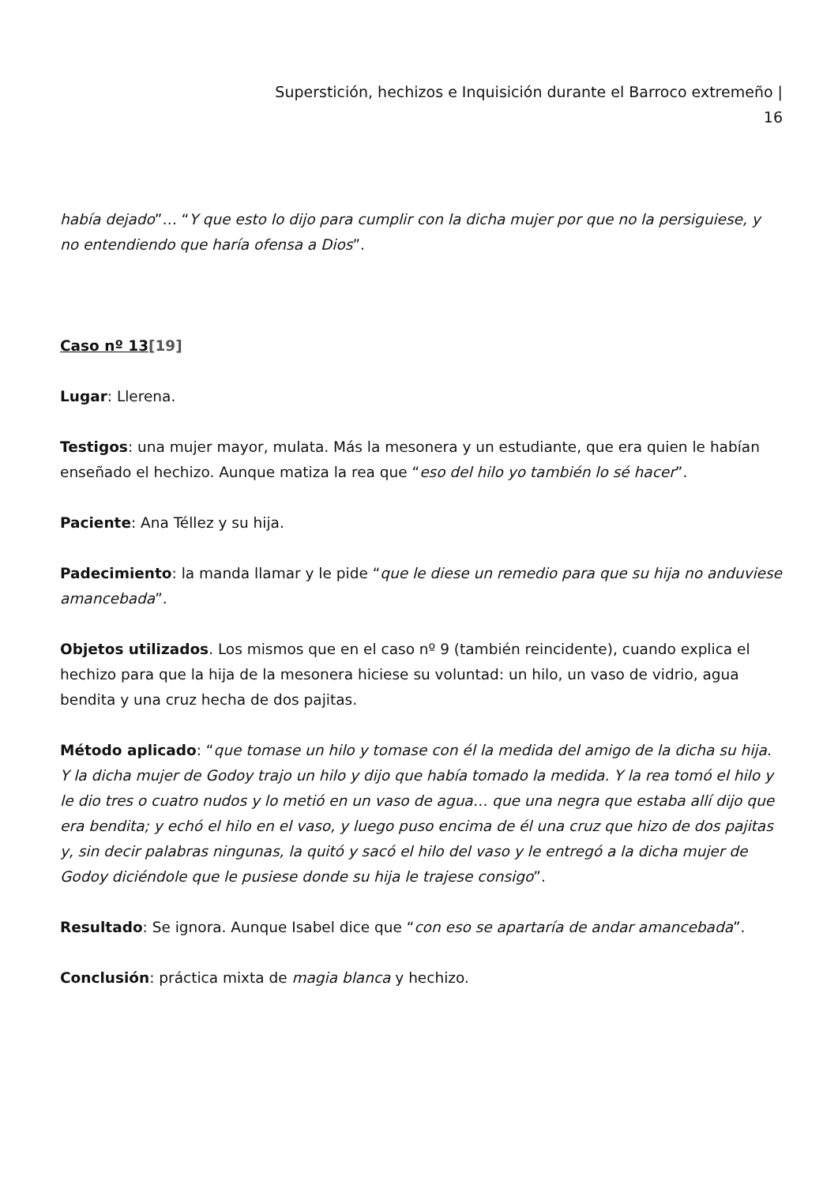Superstición, hechizos e Inquisición durante el Barroco extremeño |
16
había dejado”… “Y que esto lo dijo para cumplir con la dicha mujer por que no la persiguiese, y no entendiendo que haría ofensa a Dios”.
Caso nº 13[19]
Lugar: Llerena.
Testigos: una mujer mayor, mulata. Más la mesonera y un estudiante, que era quien le habían enseñado el hechizo. Aunque matiza la rea que “eso del hilo yo también lo sé hacer”.
Paciente: Ana Téllez y su hija.
Padecimiento: la manda llamar y le pide “que le diese un remedio para que su hija no anduviese amancebada”.
Objetos utilizados. Los mismos que en el caso nº 9 (también reincidente), cuando explica el hechizo para que la hija de la mesonera hiciese su voluntad: un hilo, un vaso de vidrio, agua bendita y una cruz hecha de dos pajitas.
Método aplicado: “que tomase un hilo y tomase con él la medida del amigo de la dicha su hija. Y la dicha mujer de Godoy trajo un hilo y dijo que había tomado la medida. Y la rea tomó el hilo y le dio tres o cuatro nudos y lo metió en un vaso de agua… que una negra que estaba allí dijo que era bendita; y echó el hilo en el vaso, y luego puso encima de él una cruz que hizo de dos pajitas y, sin decir palabras ningunas, la quitó y sacó el hilo del vaso y le entregó a la dicha mujer de Godoy diciéndole que le pusiese donde su hija le trajese consigo”.
Resultado: Se ignora. Aunque Isabel dice que “con eso se apartaría de andar amancebada”.
Conclusión: práctica mixta de magia blanca y hechizo.